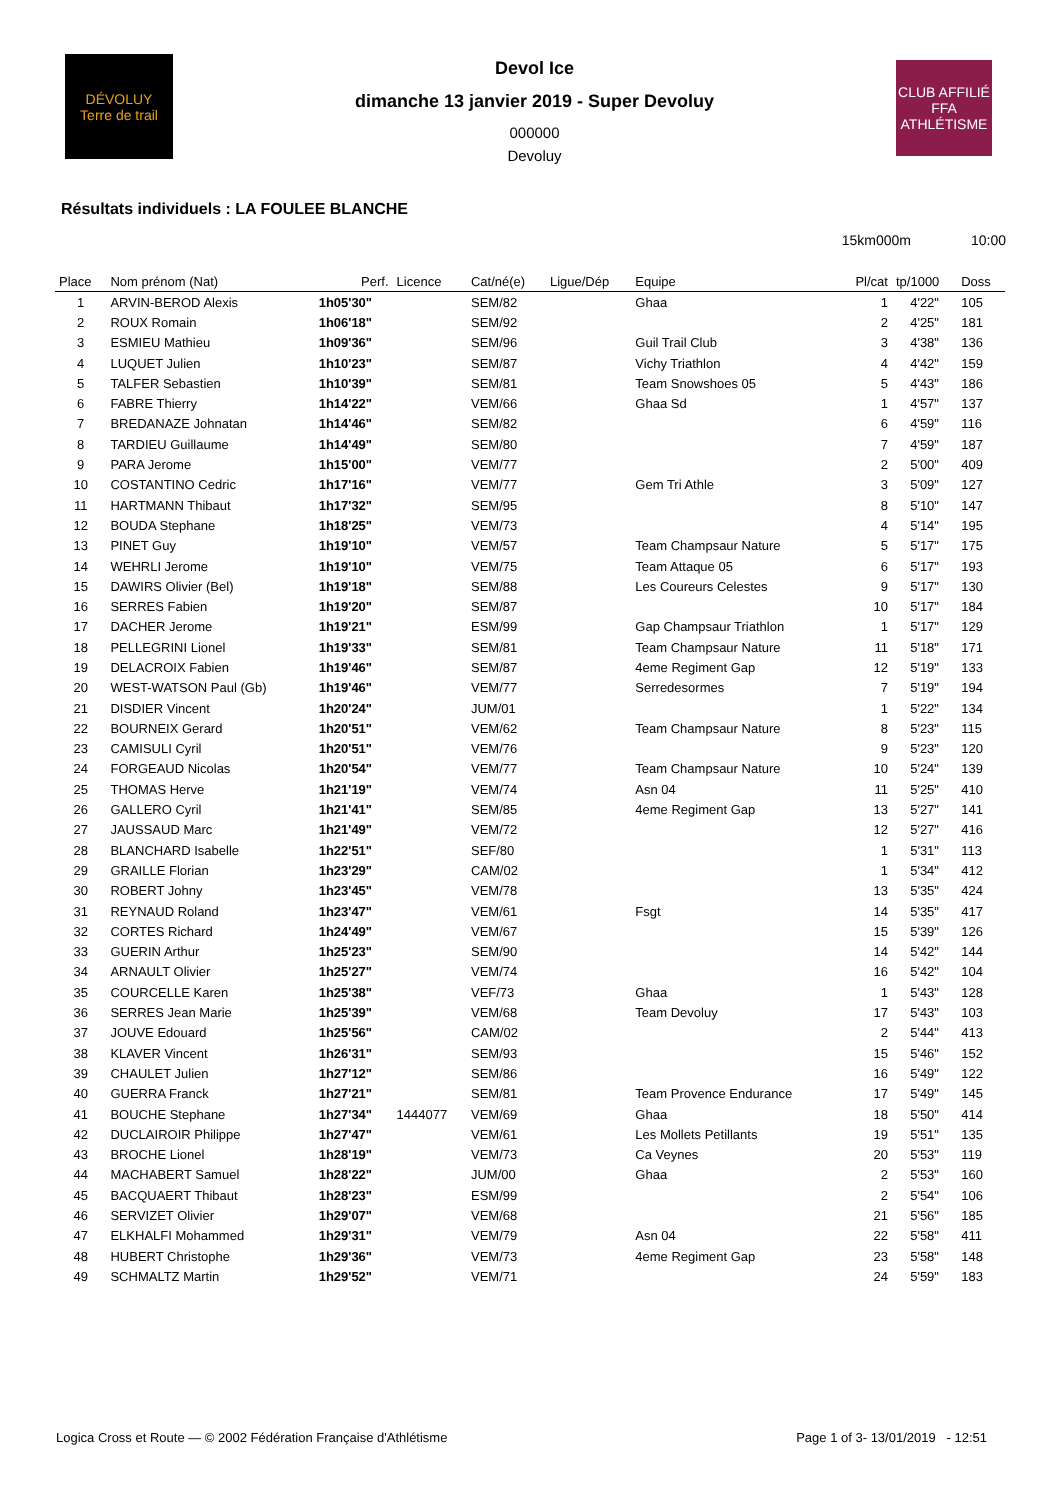DÉVOLUY
Terre de trail
Devol Ice
dimanche 13 janvier 2019 - Super Devoluy
000000
Devoluy
CLUB AFFILIÉ
FFA
ATHLÉTISME
Résultats individuels : LA FOULEE BLANCHE
15km000m 10:00
| Place | Nom prénom (Nat) | Perf. | Licence | Cat/né(e) | Ligue/Dép | Equipe | Pl/cat | tp/1000 | Doss |
| --- | --- | --- | --- | --- | --- | --- | --- | --- | --- |
| 1 | ARVIN-BEROD Alexis | 1h05'30" | | SEM/82 | | Ghaa | 1 | 4'22" | 105 |
| 2 | ROUX Romain | 1h06'18" | | SEM/92 | | | 2 | 4'25" | 181 |
| 3 | ESMIEU Mathieu | 1h09'36" | | SEM/96 | | Guil Trail Club | 3 | 4'38" | 136 |
| 4 | LUQUET Julien | 1h10'23" | | SEM/87 | | Vichy Triathlon | 4 | 4'42" | 159 |
| 5 | TALFER Sebastien | 1h10'39" | | SEM/81 | | Team Snowshoes 05 | 5 | 4'43" | 186 |
| 6 | FABRE Thierry | 1h14'22" | | VEM/66 | | Ghaa Sd | 1 | 4'57" | 137 |
| 7 | BREDANAZE Johnatan | 1h14'46" | | SEM/82 | | | 6 | 4'59" | 116 |
| 8 | TARDIEU Guillaume | 1h14'49" | | SEM/80 | | | 7 | 4'59" | 187 |
| 9 | PARA Jerome | 1h15'00" | | VEM/77 | | | 2 | 5'00" | 409 |
| 10 | COSTANTINO Cedric | 1h17'16" | | VEM/77 | | Gem Tri Athle | 3 | 5'09" | 127 |
| 11 | HARTMANN Thibaut | 1h17'32" | | SEM/95 | | | 8 | 5'10" | 147 |
| 12 | BOUDA Stephane | 1h18'25" | | VEM/73 | | | 4 | 5'14" | 195 |
| 13 | PINET Guy | 1h19'10" | | VEM/57 | | Team Champsaur Nature | 5 | 5'17" | 175 |
| 14 | WEHRLI Jerome | 1h19'10" | | VEM/75 | | Team Attaque 05 | 6 | 5'17" | 193 |
| 15 | DAWIRS Olivier (Bel) | 1h19'18" | | SEM/88 | | Les Coureurs Celestes | 9 | 5'17" | 130 |
| 16 | SERRES Fabien | 1h19'20" | | SEM/87 | | | 10 | 5'17" | 184 |
| 17 | DACHER Jerome | 1h19'21" | | ESM/99 | | Gap Champsaur Triathlon | 1 | 5'17" | 129 |
| 18 | PELLEGRINI Lionel | 1h19'33" | | SEM/81 | | Team Champsaur Nature | 11 | 5'18" | 171 |
| 19 | DELACROIX Fabien | 1h19'46" | | SEM/87 | | 4eme Regiment Gap | 12 | 5'19" | 133 |
| 20 | WEST-WATSON Paul (Gb) | 1h19'46" | | VEM/77 | | Serredesormes | 7 | 5'19" | 194 |
| 21 | DISDIER Vincent | 1h20'24" | | JUM/01 | | | 1 | 5'22" | 134 |
| 22 | BOURNEIX Gerard | 1h20'51" | | VEM/62 | | Team Champsaur Nature | 8 | 5'23" | 115 |
| 23 | CAMISULI Cyril | 1h20'51" | | VEM/76 | | | 9 | 5'23" | 120 |
| 24 | FORGEAUD Nicolas | 1h20'54" | | VEM/77 | | Team Champsaur Nature | 10 | 5'24" | 139 |
| 25 | THOMAS Herve | 1h21'19" | | VEM/74 | | Asn 04 | 11 | 5'25" | 410 |
| 26 | GALLERO Cyril | 1h21'41" | | SEM/85 | | 4eme Regiment Gap | 13 | 5'27" | 141 |
| 27 | JAUSSAUD Marc | 1h21'49" | | VEM/72 | | | 12 | 5'27" | 416 |
| 28 | BLANCHARD Isabelle | 1h22'51" | | SEF/80 | | | 1 | 5'31" | 113 |
| 29 | GRAILLE Florian | 1h23'29" | | CAM/02 | | | 1 | 5'34" | 412 |
| 30 | ROBERT Johny | 1h23'45" | | VEM/78 | | | 13 | 5'35" | 424 |
| 31 | REYNAUD Roland | 1h23'47" | | VEM/61 | | Fsgt | 14 | 5'35" | 417 |
| 32 | CORTES Richard | 1h24'49" | | VEM/67 | | | 15 | 5'39" | 126 |
| 33 | GUERIN Arthur | 1h25'23" | | SEM/90 | | | 14 | 5'42" | 144 |
| 34 | ARNAULT Olivier | 1h25'27" | | VEM/74 | | | 16 | 5'42" | 104 |
| 35 | COURCELLE Karen | 1h25'38" | | VEF/73 | | Ghaa | 1 | 5'43" | 128 |
| 36 | SERRES Jean Marie | 1h25'39" | | VEM/68 | | Team Devoluy | 17 | 5'43" | 103 |
| 37 | JOUVE Edouard | 1h25'56" | | CAM/02 | | | 2 | 5'44" | 413 |
| 38 | KLAVER Vincent | 1h26'31" | | SEM/93 | | | 15 | 5'46" | 152 |
| 39 | CHAULET Julien | 1h27'12" | | SEM/86 | | | 16 | 5'49" | 122 |
| 40 | GUERRA Franck | 1h27'21" | | SEM/81 | | Team Provence Endurance | 17 | 5'49" | 145 |
| 41 | BOUCHE Stephane | 1h27'34" | 1444077 | VEM/69 | | Ghaa | 18 | 5'50" | 414 |
| 42 | DUCLAIROIR Philippe | 1h27'47" | | VEM/61 | | Les Mollets Petillants | 19 | 5'51" | 135 |
| 43 | BROCHE Lionel | 1h28'19" | | VEM/73 | | Ca Veynes | 20 | 5'53" | 119 |
| 44 | MACHABERT Samuel | 1h28'22" | | JUM/00 | | Ghaa | 2 | 5'53" | 160 |
| 45 | BACQUAERT Thibaut | 1h28'23" | | ESM/99 | | | 2 | 5'54" | 106 |
| 46 | SERVIZET Olivier | 1h29'07" | | VEM/68 | | | 21 | 5'56" | 185 |
| 47 | ELKHALFI Mohammed | 1h29'31" | | VEM/79 | | Asn 04 | 22 | 5'58" | 411 |
| 48 | HUBERT Christophe | 1h29'36" | | VEM/73 | | 4eme Regiment Gap | 23 | 5'58" | 148 |
| 49 | SCHMALTZ Martin | 1h29'52" | | VEM/71 | | | 24 | 5'59" | 183 |
Logica Cross et Route — © 2002 Fédération Française d'Athlétisme Page 1 of 3- 13/01/2019 - 12:51